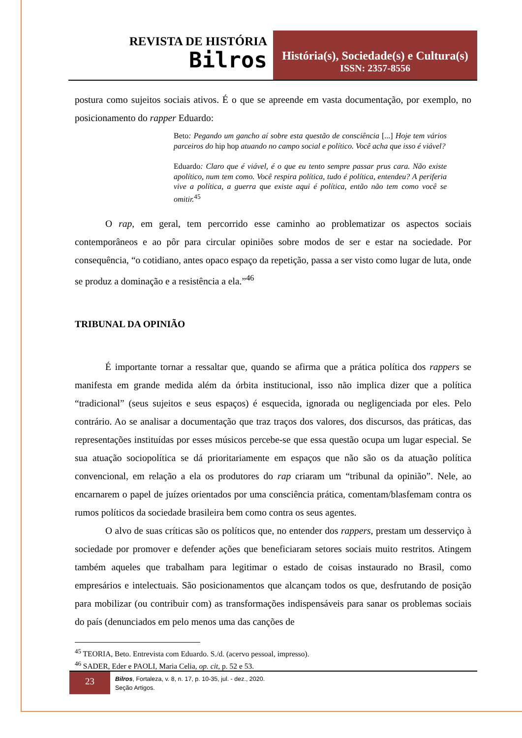REVISTA DE HISTÓRIA
Bilros
História(s), Sociedade(s) e Cultura(s)
ISSN: 2357-8556
postura como sujeitos sociais ativos. É o que se apreende em vasta documentação, por exemplo, no posicionamento do rapper Eduardo:
Beto: Pegando um gancho aí sobre esta questão de consciência [...] Hoje tem vários parceiros do hip hop atuando no campo social e político. Você acha que isso é viável?
Eduardo: Claro que é viável, é o que eu tento sempre passar prus cara. Não existe apolítico, num tem como. Você respira política, tudo é política, entendeu? A periferia vive a política, a guerra que existe aqui é política, então não tem como você se omitir.<sup>45</sup>
O rap, em geral, tem percorrido esse caminho ao problematizar os aspectos sociais contemporâneos e ao pôr para circular opiniões sobre modos de ser e estar na sociedade. Por consequência, “o cotidiano, antes opaco espaço da repetição, passa a ser visto como lugar de luta, onde se produz a dominação e a resistência a ela.”<sup>46</sup>
TRIBUNAL DA OPINIÃO
É importante tornar a ressaltar que, quando se afirma que a prática política dos rappers se manifesta em grande medida além da órbita institucional, isso não implica dizer que a política “tradicional” (seus sujeitos e seus espaços) é esquecida, ignorada ou negligenciada por eles. Pelo contrário. Ao se analisar a documentação que traz traços dos valores, dos discursos, das práticas, das representações instituídas por esses músicos percebe-se que essa questão ocupa um lugar especial. Se sua atuação sociopolítica se dá prioritariamente em espaços que não são os da atuação política convencional, em relação a ela os produtores do rap criaram um “tribunal da opinião”. Nele, ao encarnarem o papel de juízes orientados por uma consciência prática, comentam/blasfemam contra os rumos políticos da sociedade brasileira bem como contra os seus agentes.
O alvo de suas críticas são os políticos que, no entender dos rappers, prestam um desserviço à sociedade por promover e defender ações que beneficiaram setores sociais muito restritos. Atingem também aqueles que trabalham para legitimar o estado de coisas instaurado no Brasil, como empresários e intelectuais. São posicionamentos que alcançam todos os que, desfrutando de posição para mobilizar (ou contribuir com) as transformações indispensáveis para sanar os problemas sociais do país (denunciados em pelo menos uma das canções de
<sup>45</sup> TEORIA, Beto. Entrevista com Eduardo. S./d. (acervo pessoal, impresso).
<sup>46</sup> SADER, Eder e PAOLI, Maria Celia, op. cit, p. 52 e 53.
23
Bilros, Fortaleza, v. 8, n. 17, p. 10-35, jul. - dez., 2020.
Seção Artigos.